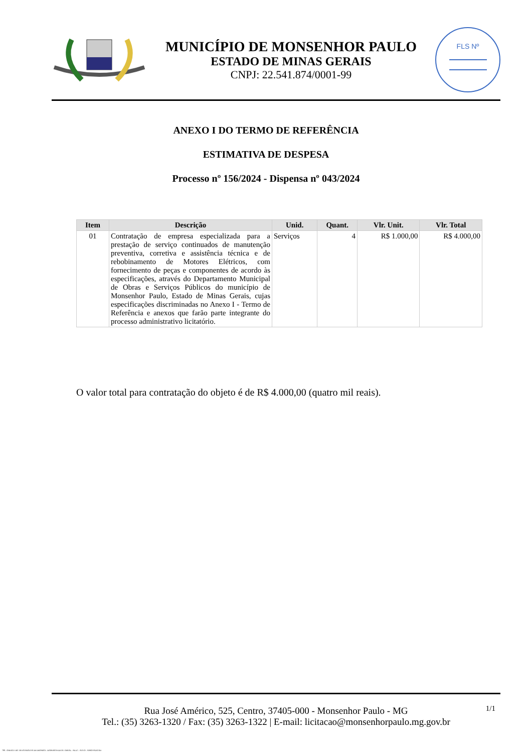MUNICÍPIO DE MONSENHOR PAULO
ESTADO DE MINAS GERAIS
CNPJ: 22.541.874/0001-99
FLS Nº
ANEXO I DO TERMO DE REFERÊNCIA
ESTIMATIVA DE DESPESA
Processo nº 156/2024 - Dispensa nº 043/2024
| Item | Descrição | Unid. | Quant. | Vlr. Unit. | Vlr. Total |
| --- | --- | --- | --- | --- | --- |
| 01 | Contratação de empresa especializada para a prestação de serviço continuados de manutenção preventiva, corretiva e assistência técnica e de rebobinamento de Motores Elétricos, com fornecimento de peças e componentes de acordo às especificações, através do Departamento Municipal de Obras e Serviços Públicos do município de Monsenhor Paulo, Estado de Minas Gerais, cujas especificações discriminadas no Anexo I - Termo de Referência e anexos que farão parte integrante do processo administrativo licitatório. | Serviços | 4 | R$ 1.000,00 | R$ 4.000,00 |
O valor total para contratação do objeto é de R$ 4.000,00 (quatro mil reais).
1/1 Rua José Américo, 525, Centro, 37405-000 - Monsenhor Paulo - MG
Tel.: (35) 3263-1320 / Fax: (35) 3263-1322 | E-mail: licitacao@monsenhorpaulo.mg.gov.br
788 - ANEXO I DO TR ESTIMATIVA DE DESPESA - DISPENSA ELETR. GERAL - NLLC - ATIVO - APROVADO AD